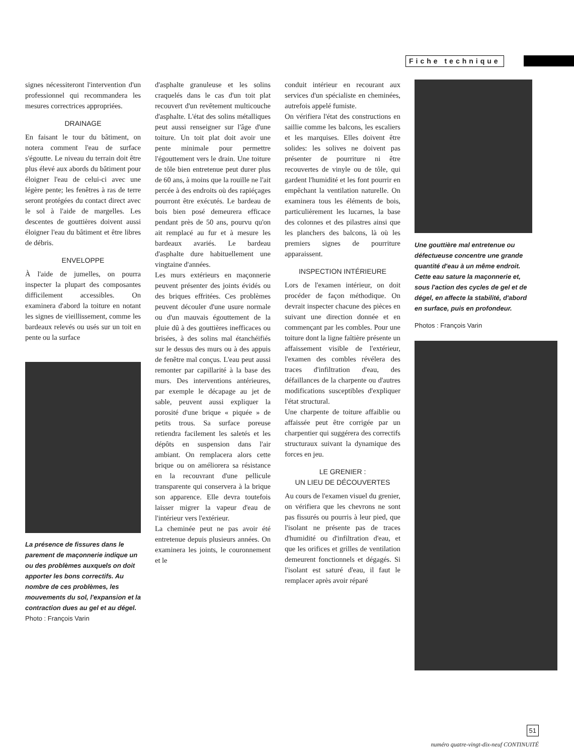Fiche technique
signes nécessiteront l'intervention d'un professionnel qui recommandera les mesures correctrices appropriées.
DRAINAGE
En faisant le tour du bâtiment, on notera comment l'eau de surface s'égoutte. Le niveau du terrain doit être plus élevé aux abords du bâtiment pour éloigner l'eau de celui-ci avec une légère pente; les fenêtres à ras de terre seront protégées du contact direct avec le sol à l'aide de margelles. Les descentes de gouttières doivent aussi éloigner l'eau du bâtiment et être libres de débris.
ENVELOPPE
À l'aide de jumelles, on pourra inspecter la plupart des composantes difficilement accessibles. On examinera d'abord la toiture en notant les signes de vieillissement, comme les bardeaux relevés ou usés sur un toit en pente ou la surface
La présence de fissures dans le parement de maçonnerie indique un ou des problèmes auxquels on doit apporter les bons correctifs. Au nombre de ces problèmes, les mouvements du sol, l'expansion et la contraction dues au gel et au dégel.
Photo : François Varin
d'asphalte granuleuse et les solins craquelés dans le cas d'un toit plat recouvert d'un revêtement multicouche d'asphalte. L'état des solins métalliques peut aussi renseigner sur l'âge d'une toiture. Un toit plat doit avoir une pente minimale pour permettre l'égouttement vers le drain. Une toiture de tôle bien entretenue peut durer plus de 60 ans, à moins que la rouille ne l'ait percée à des endroits où des rapiéçages pourront être exécutés. Le bardeau de bois bien posé demeurera efficace pendant près de 50 ans, pourvu qu'on ait remplacé au fur et à mesure les bardeaux avariés. Le bardeau d'asphalte dure habituellement une vingtaine d'années.
Les murs extérieurs en maçonnerie peuvent présenter des joints évidés ou des briques effritées. Ces problèmes peuvent découler d'une usure normale ou d'un mauvais égouttement de la pluie dû à des gouttières inefficaces ou brisées, à des solins mal étanchéifiés sur le dessus des murs ou à des appuis de fenêtre mal conçus. L'eau peut aussi remonter par capillarité à la base des murs. Des interventions antérieures, par exemple le décapage au jet de sable, peuvent aussi expliquer la porosité d'une brique « piquée » de petits trous. Sa surface poreuse retiendra facilement les saletés et les dépôts en suspension dans l'air ambiant. On remplacera alors cette brique ou on améliorera sa résistance en la recouvrant d'une pellicule transparente qui conservera à la brique son apparence. Elle devra toutefois laisser migrer la vapeur d'eau de l'intérieur vers l'extérieur.
La cheminée peut ne pas avoir été entretenue depuis plusieurs années. On examinera les joints, le couronnement et le
conduit intérieur en recourant aux services d'un spécialiste en cheminées, autrefois appelé fumiste.
On vérifiera l'état des constructions en saillie comme les balcons, les escaliers et les marquises. Elles doivent être solides: les solives ne doivent pas présenter de pourriture ni être recouvertes de vinyle ou de tôle, qui gardent l'humidité et les font pourrir en empêchant la ventilation naturelle. On examinera tous les éléments de bois, particulièrement les lucarnes, la base des colonnes et des pilastres ainsi que les planchers des balcons, là où les premiers signes de pourriture apparaissent.
INSPECTION INTÉRIEURE
Lors de l'examen intérieur, on doit procéder de façon méthodique. On devrait inspecter chacune des pièces en suivant une direction donnée et en commençant par les combles. Pour une toiture dont la ligne faîtière présente un affaissement visible de l'extérieur, l'examen des combles révélera des traces d'infiltration d'eau, des défaillances de la charpente ou d'autres modifications susceptibles d'expliquer l'état structural.
Une charpente de toiture affaiblie ou affaissée peut être corrigée par un charpentier qui suggérera des correctifs structuraux suivant la dynamique des forces en jeu.
LE GRENIER :
UN LIEU DE DÉCOUVERTES
Au cours de l'examen visuel du grenier, on vérifiera que les chevrons ne sont pas fissurés ou pourris à leur pied, que l'isolant ne présente pas de traces d'humidité ou d'infiltration d'eau, et que les orifices et grilles de ventilation demeurent fonctionnels et dégagés. Si l'isolant est saturé d'eau, il faut le remplacer après avoir réparé
Une gouttière mal entretenue ou défectueuse concentre une grande quantité d'eau à un même endroit. Cette eau sature la maçonnerie et, sous l'action des cycles de gel et de dégel, en affecte la stabilité, d'abord en surface, puis en profondeur.
Photos : François Varin
51
numéro quatre-vingt-dix-neuf CONTINUITÉ